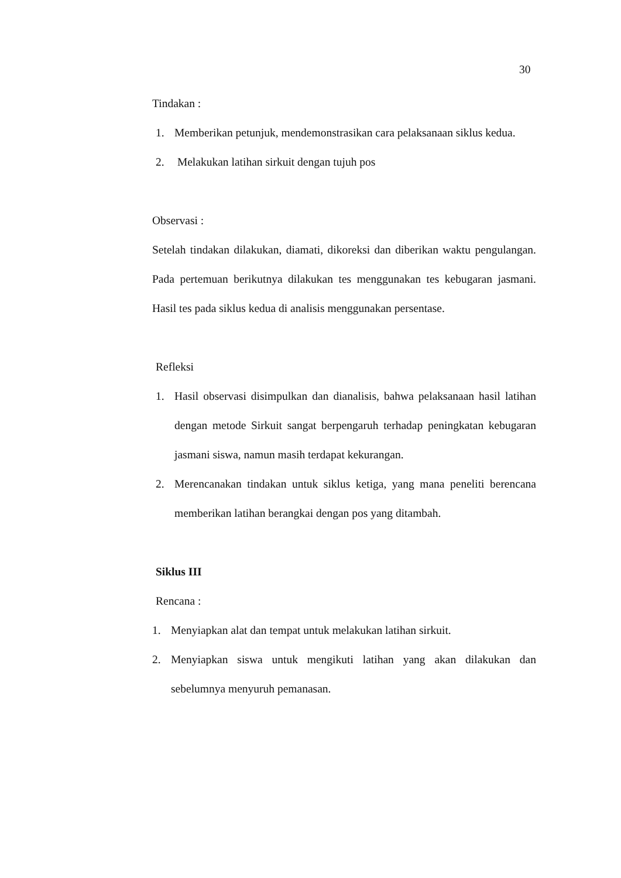30
Tindakan :
1. Memberikan petunjuk, mendemonstrasikan cara pelaksanaan siklus kedua.
2. Melakukan latihan sirkuit dengan tujuh pos
Observasi :
Setelah tindakan dilakukan, diamati, dikoreksi dan diberikan waktu pengulangan. Pada pertemuan berikutnya dilakukan tes menggunakan tes kebugaran jasmani. Hasil tes pada siklus kedua di analisis menggunakan persentase.
Refleksi
1. Hasil observasi disimpulkan dan dianalisis, bahwa pelaksanaan hasil latihan dengan metode Sirkuit sangat berpengaruh terhadap peningkatan kebugaran jasmani siswa, namun masih terdapat kekurangan.
2. Merencanakan tindakan untuk siklus ketiga, yang mana peneliti berencana memberikan latihan berangkai dengan pos yang ditambah.
Siklus III
Rencana :
1. Menyiapkan alat dan tempat untuk melakukan latihan sirkuit.
2. Menyiapkan siswa untuk mengikuti latihan yang akan dilakukan dan sebelumnya menyuruh pemanasan.